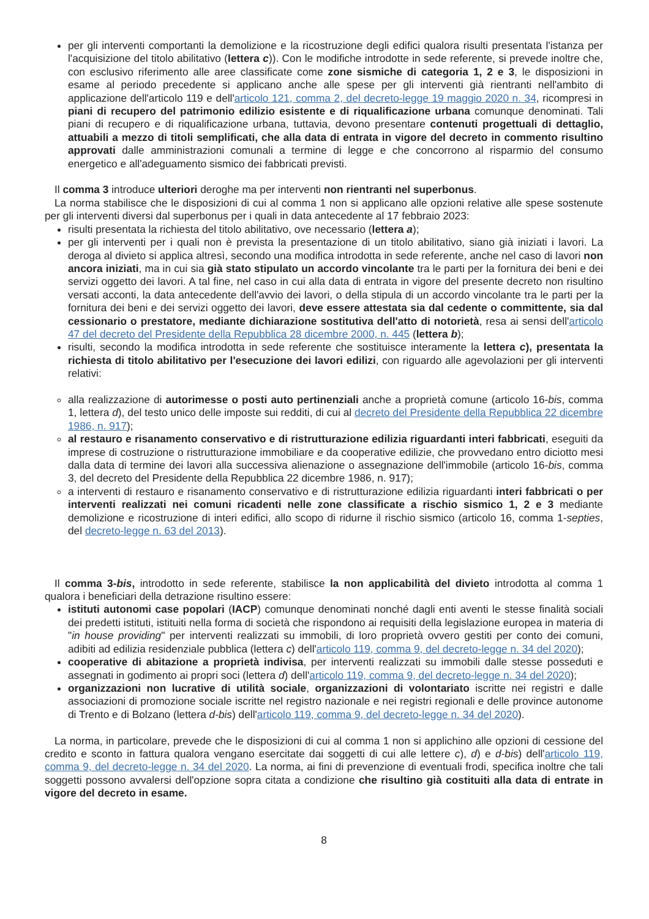per gli interventi comportanti la demolizione e la ricostruzione degli edifici qualora risulti presentata l'istanza per l'acquisizione del titolo abilitativo (lettera c)). Con le modifiche introdotte in sede referente, si prevede inoltre che, con esclusivo riferimento alle aree classificate come zone sismiche di categoria 1, 2 e 3, le disposizioni in esame al periodo precedente si applicano anche alle spese per gli interventi già rientranti nell'ambito di applicazione dell'articolo 119 e dell'articolo 121, comma 2, del decreto-legge 19 maggio 2020 n. 34, ricompresi in piani di recupero del patrimonio edilizio esistente e di riqualificazione urbana comunque denominati. Tali piani di recupero e di riqualificazione urbana, tuttavia, devono presentare contenuti progettuali di dettaglio, attuabili a mezzo di titoli semplificati, che alla data di entrata in vigore del decreto in commento risultino approvati dalle amministrazioni comunali a termine di legge e che concorrono al risparmio del consumo energetico e all'adeguamento sismico dei fabbricati previsti.
Il comma 3 introduce ulteriori deroghe ma per interventi non rientranti nel superbonus.
La norma stabilisce che le disposizioni di cui al comma 1 non si applicano alle opzioni relative alle spese sostenute per gli interventi diversi dal superbonus per i quali in data antecedente al 17 febbraio 2023:
risulti presentata la richiesta del titolo abilitativo, ove necessario (lettera a);
per gli interventi per i quali non è prevista la presentazione di un titolo abilitativo, siano già iniziati i lavori. La deroga al divieto si applica altresì, secondo una modifica introdotta in sede referente, anche nel caso di lavori non ancora iniziati, ma in cui sia già stato stipulato un accordo vincolante tra le parti per la fornitura dei beni e dei servizi oggetto dei lavori. A tal fine, nel caso in cui alla data di entrata in vigore del presente decreto non risultino versati acconti, la data antecedente dell'avvio dei lavori, o della stipula di un accordo vincolante tra le parti per la fornitura dei beni e dei servizi oggetto dei lavori, deve essere attestata sia dal cedente o committente, sia dal cessionario o prestatore, mediante dichiarazione sostitutiva dell'atto di notorietà, resa ai sensi dell'articolo 47 del decreto del Presidente della Repubblica 28 dicembre 2000, n. 445 (lettera b);
risulti, secondo la modifica introdotta in sede referente che sostituisce interamente la lettera c), presentata la richiesta di titolo abilitativo per l'esecuzione dei lavori edilizi, con riguardo alle agevolazioni per gli interventi relativi:
alla realizzazione di autorimesse o posti auto pertinenziali anche a proprietà comune (articolo 16-bis, comma 1, lettera d), del testo unico delle imposte sui redditi, di cui al decreto del Presidente della Repubblica 22 dicembre 1986, n. 917);
al restauro e risanamento conservativo e di ristrutturazione edilizia riguardanti interi fabbricati, eseguiti da imprese di costruzione o ristrutturazione immobiliare e da cooperative edilizie, che provvedano entro diciotto mesi dalla data di termine dei lavori alla successiva alienazione o assegnazione dell'immobile (articolo 16-bis, comma 3, del decreto del Presidente della Repubblica 22 dicembre 1986, n. 917);
a interventi di restauro e risanamento conservativo e di ristrutturazione edilizia riguardanti interi fabbricati o per interventi realizzati nei comuni ricadenti nelle zone classificate a rischio sismico 1, 2 e 3 mediante demolizione e ricostruzione di interi edifici, allo scopo di ridurne il rischio sismico (articolo 16, comma 1-septies, del decreto-legge n. 63 del 2013).
Il comma 3-bis, introdotto in sede referente, stabilisce la non applicabilità del divieto introdotta al comma 1 qualora i beneficiari della detrazione risultino essere:
istituti autonomi case popolari (IACP) comunque denominati nonché dagli enti aventi le stesse finalità sociali dei predetti istituti, istituiti nella forma di società che rispondono ai requisiti della legislazione europea in materia di "in house providing" per interventi realizzati su immobili, di loro proprietà ovvero gestiti per conto dei comuni, adibiti ad edilizia residenziale pubblica (lettera c) dell'articolo 119, comma 9, del decreto-legge n. 34 del 2020);
cooperative di abitazione a proprietà indivisa, per interventi realizzati su immobili dalle stesse posseduti e assegnati in godimento ai propri soci (lettera d) dell'articolo 119, comma 9, del decreto-legge n. 34 del 2020);
organizzazioni non lucrative di utilità sociale, organizzazioni di volontariato iscritte nei registri e dalle associazioni di promozione sociale iscritte nel registro nazionale e nei registri regionali e delle province autonome di Trento e di Bolzano (lettera d-bis) dell'articolo 119, comma 9, del decreto-legge n. 34 del 2020).
La norma, in particolare, prevede che le disposizioni di cui al comma 1 non si applichino alle opzioni di cessione del credito e sconto in fattura qualora vengano esercitate dai soggetti di cui alle lettere c), d) e d-bis) dell'articolo 119, comma 9, del decreto-legge n. 34 del 2020. La norma, ai fini di prevenzione di eventuali frodi, specifica inoltre che tali soggetti possono avvalersi dell'opzione sopra citata a condizione che risultino già costituiti alla data di entrate in vigore del decreto in esame.
8